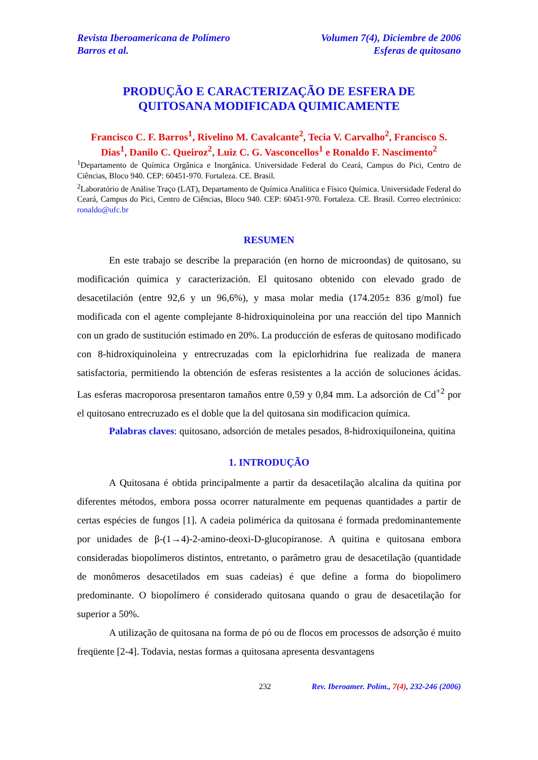Revista Iberoamericana de Polímero
Barros et al.
Volumen 7(4), Diciembre de 2006
Esferas de quitosano
PRODUÇÃO E CARACTERIZAÇÃO DE ESFERA DE
QUITOSANA MODIFICADA QUIMICAMENTE
Francisco C. F. Barros<sup>1</sup>, Rivelino M. Cavalcante<sup>2</sup>, Tecia V. Carvalho<sup>2</sup>, Francisco S. Dias<sup>1</sup>, Danilo C. Queiroz<sup>2</sup>, Luiz C. G. Vasconcellos<sup>1</sup> e Ronaldo F. Nascimento<sup>2</sup>
<sup>1</sup> Departamento de Química Orgânica e Inorgânica. Universidade Federal do Ceará, Campus do Pici, Centro de Ciências, Bloco 940. CEP: 60451-970. Fortaleza. CE. Brasil.
<sup>2</sup> Laboratório de Análise Traço (LAT), Departamento de Química Analítica e Físico Química. Universidade Federal do Ceará, Campus do Pici, Centro de Ciências, Bloco 940. CEP: 60451-970. Fortaleza. CE. Brasil. Correo electrónico: ronaldo@ufc.br
RESUMEN
En este trabajo se describe la preparación (en horno de microondas) de quitosano, su modificación química y caracterización. El quitosano obtenido con elevado grado de desacetilación (entre 92,6 y un 96,6%), y masa molar media (174.205± 836 g/mol) fue modificada con el agente complejante 8-hidroxiquinoleina por una reacción del tipo Mannich con un grado de sustitución estimado en 20%. La producción de esferas de quitosano modificado con 8-hidroxiquinoleina y entrecruzadas com la epiclorhidrina fue realizada de manera satisfactoria, permitiendo la obtención de esferas resistentes a la acción de soluciones ácidas. Las esferas macroporosa presentaron tamaños entre 0,59 y 0,84 mm. La adsorción de Cd<sup>+2</sup> por el quitosano entrecruzado es el doble que la del quitosana sin modificacion química.
Palabras claves: quitosano, adsorción de metales pesados, 8-hidroxiquiloneina, quitina
1. INTRODUÇÃO
A Quitosana é obtida principalmente a partir da desacetilação alcalina da quitina por diferentes métodos, embora possa ocorrer naturalmente em pequenas quantidades a partir de certas espécies de fungos [1]. A cadeia polimérica da quitosana é formada predominantemente por unidades de β-(1→4)-2-amino-deoxi-D-glucopiranose. A quitina e quitosana embora consideradas biopolímeros distintos, entretanto, o parâmetro grau de desacetilação (quantidade de monômeros desacetilados em suas cadeias) é que define a forma do biopolimero predominante. O biopolímero é considerado quitosana quando o grau de desacetilação for superior a 50%.
A utilização de quitosana na forma de pó ou de flocos em processos de adsorção é muito freqüente [2-4]. Todavia, nestas formas a quitosana apresenta desvantagens
232 Rev. Iberoamer. Polím., 7(4), 232-246 (2006)